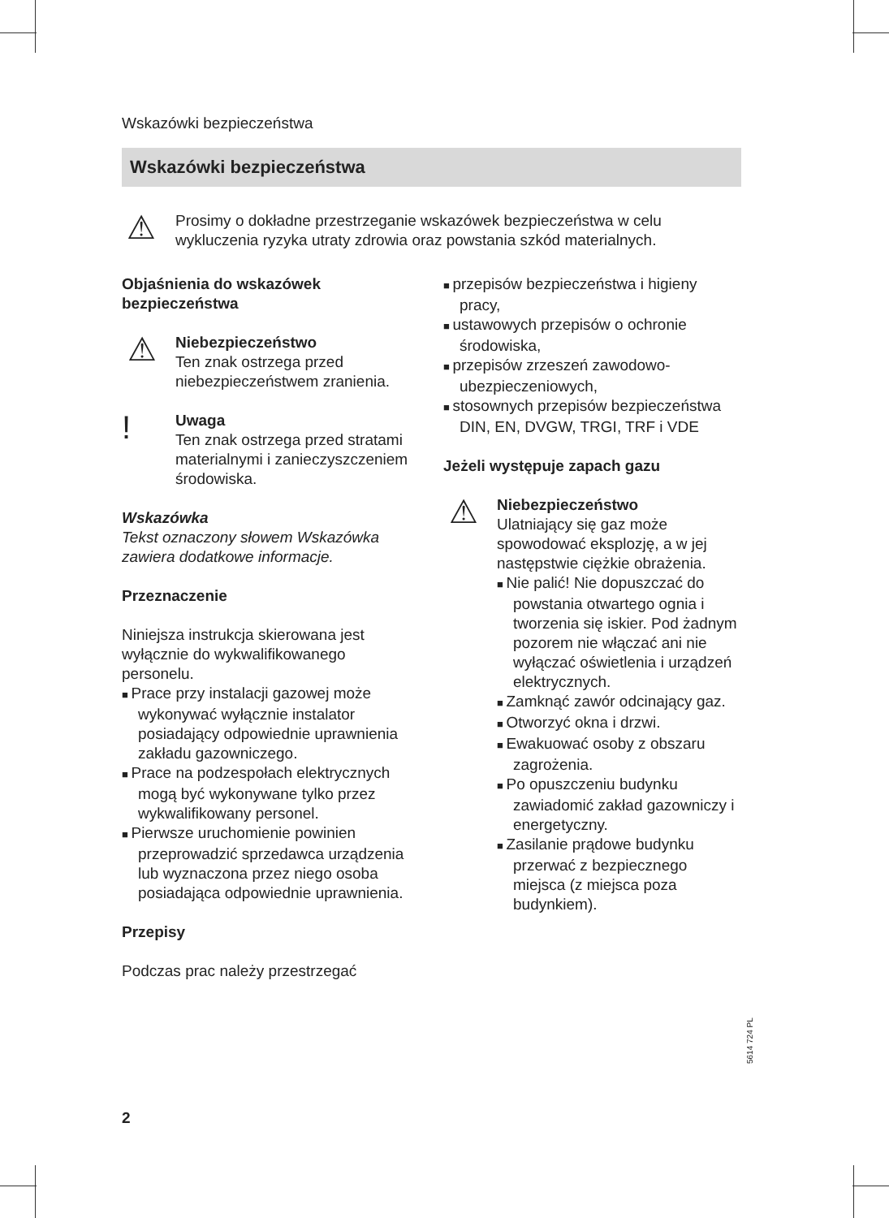Wskazówki bezpieczeństwa
Wskazówki bezpieczeństwa
⚠
Prosimy o dokładne przestrzeganie wskazówek bezpieczeństwa w celu wykluczenia ryzyka utraty zdrowia oraz powstania szkód materialnych.
Objaśnienia do wskazówek bezpieczeństwa
⚠
Niebezpieczeństwo
Ten znak ostrzega przed niebezpieczeństwem zranienia.
!
Uwaga
Ten znak ostrzega przed stratami materialnymi i zanieczyszczeniem środowiska.
Wskazówka
Tekst oznaczony słowem Wskazówka zawiera dodatkowe informacje.
Przeznaczenie
Niniejsza instrukcja skierowana jest wyłącznie do wykwalifikowanego personelu.
Prace przy instalacji gazowej może wykonywać wyłącznie instalator posiadający odpowiednie uprawnienia zakładu gazowniczego.
Prace na podzespołach elektrycznych mogą być wykonywane tylko przez wykwalifikowany personel.
Pierwsze uruchomienie powinien przeprowadzić sprzedawca urządzenia lub wyznaczona przez niego osoba posiadająca odpowiednie uprawnienia.
Przepisy
Podczas prac należy przestrzegać
przepisów bezpieczeństwa i higieny pracy,
ustawowych przepisów o ochronie środowiska,
przepisów zrzeszeń zawodowo-ubezpieczeniowych,
stosownych przepisów bezpieczeństwa DIN, EN, DVGW, TRGI, TRF i VDE
Jeżeli występuje zapach gazu
⚠
Niebezpieczeństwo
Ulatniający się gaz może spowodować eksplozję, a w jej następstwie ciężkie obrażenia.
Nie palić! Nie dopuszczać do powstania otwartego ognia i tworzenia się iskier. Pod żadnym pozorem nie włączać ani nie wyłączać oświetlenia i urządzeń elektrycznych.
Zamknąć zawór odcinający gaz.
Otworzyć okna i drzwi.
Ewakuować osoby z obszaru zagrożenia.
Po opuszczeniu budynku zawiadomić zakład gazowniczy i energetyczny.
Zasilanie prądowe budynku przerwać z bezpiecznego miejsca (z miejsca poza budynkiem).
5614 724 PL
2